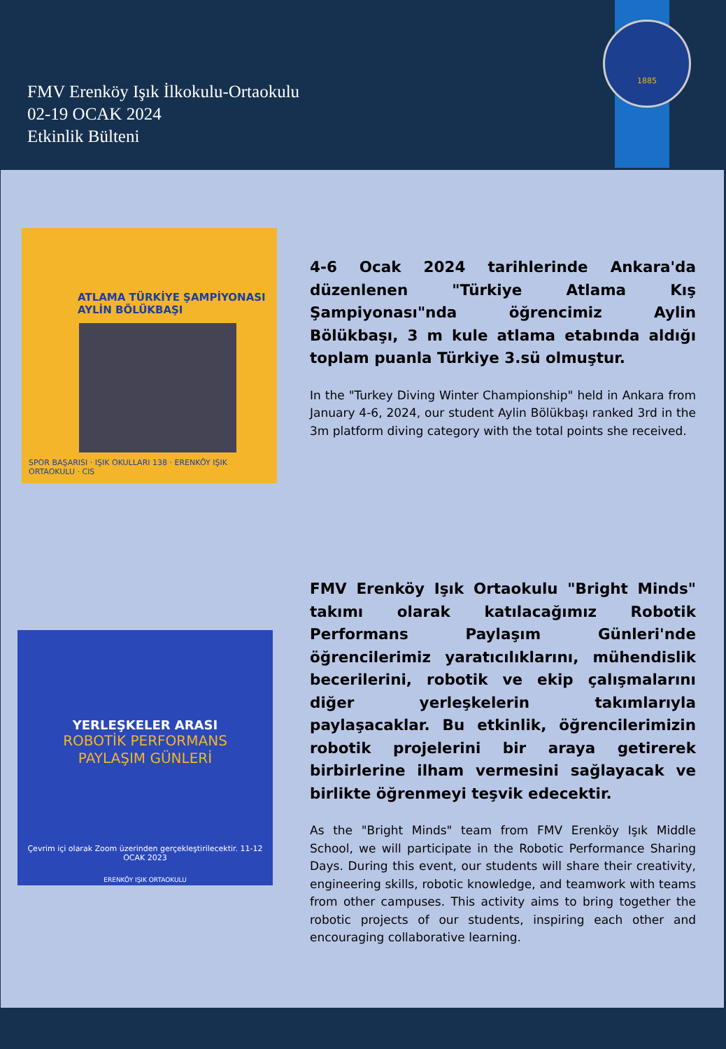FMV Erenköy Işık İlkokulu-Ortaokulu
02-19 OCAK 2024
Etkinlik Bülteni
1885
ATLAMA TÜRKİYE ŞAMPİYONASI
AYLİN BÖLÜKBAŞI
SPOR BAŞARISI · IŞIK OKULLARI 138 · ERENKÖY IŞIK ORTAOKULU · CIS
4-6 Ocak 2024 tarihlerinde Ankara'da düzenlenen "Türkiye Atlama Kış Şampiyonası"nda öğrencimiz Aylin Bölükbaşı, 3 m kule atlama etabında aldığı toplam puanla Türkiye 3.sü olmuştur.
In the "Turkey Diving Winter Championship" held in Ankara from January 4-6, 2024, our student Aylin Bölükbaşı ranked 3rd in the 3m platform diving category with the total points she received.
YERLEŞKELER ARASI
ROBOTİK PERFORMANS
PAYLAŞIM GÜNLERİ
Çevrim içi olarak Zoom üzerinden gerçekleştirilecektir. 11-12 OCAK 2023
ERENKÖY IŞIK ORTAOKULU
FMV Erenköy Işık Ortaokulu "Bright Minds" takımı olarak katılacağımız Robotik Performans Paylaşım Günleri'nde öğrencilerimiz yaratıcılıklarını, mühendislik becerilerini, robotik ve ekip çalışmalarını diğer yerleşkelerin takımlarıyla paylaşacaklar. Bu etkinlik, öğrencilerimizin robotik projelerini bir araya getirerek birbirlerine ilham vermesini sağlayacak ve birlikte öğrenmeyi teşvik edecektir.
As the "Bright Minds" team from FMV Erenköy Işık Middle School, we will participate in the Robotic Performance Sharing Days. During this event, our students will share their creativity, engineering skills, robotic knowledge, and teamwork with teams from other campuses. This activity aims to bring together the robotic projects of our students, inspiring each other and encouraging collaborative learning.